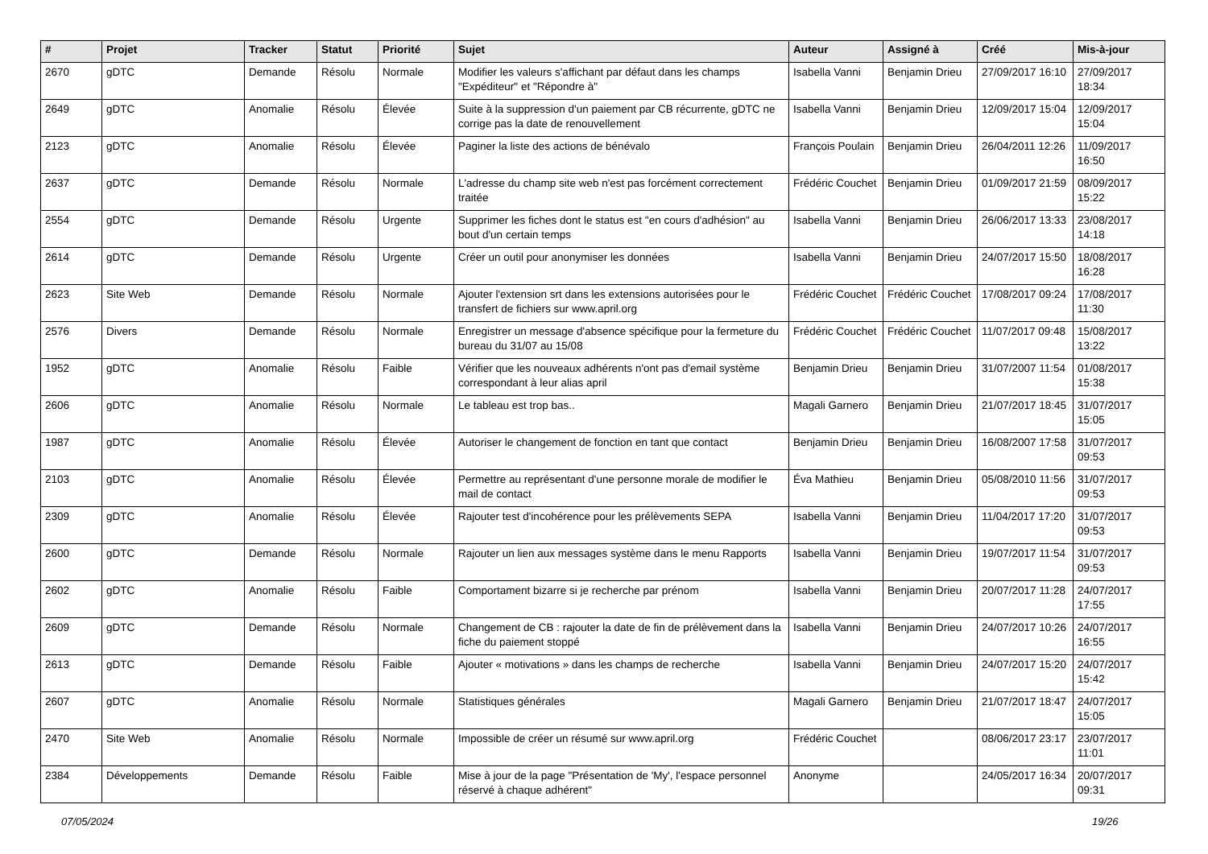| # | Projet | Tracker | Statut | Priorité | Sujet | Auteur | Assigné à | Créé | Mis-à-jour |
| --- | --- | --- | --- | --- | --- | --- | --- | --- | --- |
| 2670 | gDTC | Demande | Résolu | Normale | Modifier les valeurs s'affichant par défaut dans les champs "Expéditeur" et "Répondre à" | Isabella Vanni | Benjamin Drieu | 27/09/2017 16:10 | 27/09/2017 18:34 |
| 2649 | gDTC | Anomalie | Résolu | Élevée | Suite à la suppression d'un paiement par CB récurrente, gDTC ne corrige pas la date de renouvellement | Isabella Vanni | Benjamin Drieu | 12/09/2017 15:04 | 12/09/2017 15:04 |
| 2123 | gDTC | Anomalie | Résolu | Élevée | Paginer la liste des actions de bénévalo | François Poulain | Benjamin Drieu | 26/04/2011 12:26 | 11/09/2017 16:50 |
| 2637 | gDTC | Demande | Résolu | Normale | L'adresse du champ site web n'est pas forcément correctement traitée | Frédéric Couchet | Benjamin Drieu | 01/09/2017 21:59 | 08/09/2017 15:22 |
| 2554 | gDTC | Demande | Résolu | Urgente | Supprimer les fiches dont le status est "en cours d'adhésion" au bout d'un certain temps | Isabella Vanni | Benjamin Drieu | 26/06/2017 13:33 | 23/08/2017 14:18 |
| 2614 | gDTC | Demande | Résolu | Urgente | Créer un outil pour anonymiser les données | Isabella Vanni | Benjamin Drieu | 24/07/2017 15:50 | 18/08/2017 16:28 |
| 2623 | Site Web | Demande | Résolu | Normale | Ajouter l'extension srt dans les extensions autorisées pour le transfert de fichiers sur www.april.org | Frédéric Couchet | Frédéric Couchet | 17/08/2017 09:24 | 17/08/2017 11:30 |
| 2576 | Divers | Demande | Résolu | Normale | Enregistrer un message d'absence spécifique pour la fermeture du bureau du 31/07 au 15/08 | Frédéric Couchet | Frédéric Couchet | 11/07/2017 09:48 | 15/08/2017 13:22 |
| 1952 | gDTC | Anomalie | Résolu | Faible | Vérifier que les nouveaux adhérents n'ont pas d'email système correspondant à leur alias april | Benjamin Drieu | Benjamin Drieu | 31/07/2007 11:54 | 01/08/2017 15:38 |
| 2606 | gDTC | Anomalie | Résolu | Normale | Le tableau est trop bas.. | Magali Garnero | Benjamin Drieu | 21/07/2017 18:45 | 31/07/2017 15:05 |
| 1987 | gDTC | Anomalie | Résolu | Élevée | Autoriser le changement de fonction en tant que contact | Benjamin Drieu | Benjamin Drieu | 16/08/2007 17:58 | 31/07/2017 09:53 |
| 2103 | gDTC | Anomalie | Résolu | Élevée | Permettre au représentant d'une personne morale de modifier le mail de contact | Éva Mathieu | Benjamin Drieu | 05/08/2010 11:56 | 31/07/2017 09:53 |
| 2309 | gDTC | Anomalie | Résolu | Élevée | Rajouter test d'incohérence pour les prélèvements SEPA | Isabella Vanni | Benjamin Drieu | 11/04/2017 17:20 | 31/07/2017 09:53 |
| 2600 | gDTC | Demande | Résolu | Normale | Rajouter un lien aux messages système dans le menu Rapports | Isabella Vanni | Benjamin Drieu | 19/07/2017 11:54 | 31/07/2017 09:53 |
| 2602 | gDTC | Anomalie | Résolu | Faible | Comportament bizarre si je recherche par prénom | Isabella Vanni | Benjamin Drieu | 20/07/2017 11:28 | 24/07/2017 17:55 |
| 2609 | gDTC | Demande | Résolu | Normale | Changement de CB : rajouter la date de fin de prélèvement dans la fiche du paiement stoppé | Isabella Vanni | Benjamin Drieu | 24/07/2017 10:26 | 24/07/2017 16:55 |
| 2613 | gDTC | Demande | Résolu | Faible | Ajouter « motivations » dans les champs de recherche | Isabella Vanni | Benjamin Drieu | 24/07/2017 15:20 | 24/07/2017 15:42 |
| 2607 | gDTC | Anomalie | Résolu | Normale | Statistiques générales | Magali Garnero | Benjamin Drieu | 21/07/2017 18:47 | 24/07/2017 15:05 |
| 2470 | Site Web | Anomalie | Résolu | Normale | Impossible de créer un résumé sur www.april.org | Frédéric Couchet | | 08/06/2017 23:17 | 23/07/2017 11:01 |
| 2384 | Développements | Demande | Résolu | Faible | Mise à jour de la page "Présentation de 'My', l'espace personnel réservé à chaque adhérent" | Anonyme | | 24/05/2017 16:34 | 20/07/2017 09:31 |
07/05/2024 19/26